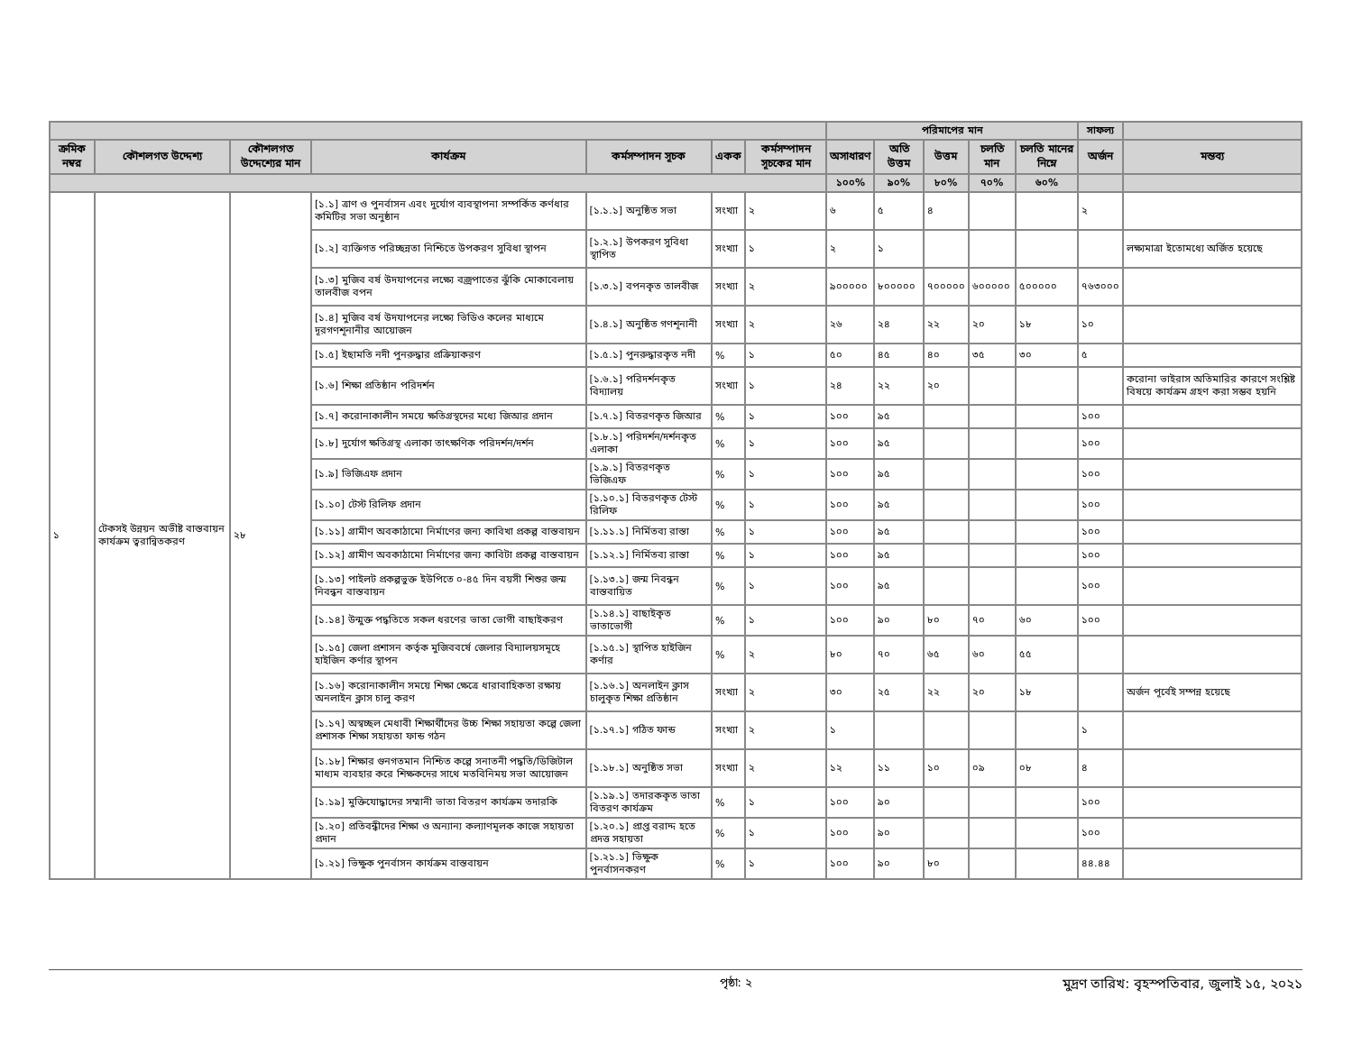| | | | | | | | পরিমাপের মান | | | | | সাফল্য | |
| ক্রমিক নম্বর | কৌশলগত উদ্দেশ্য | কৌশলগত উদ্দেশ্যের মান | কার্যক্রম | কর্মসম্পাদন সূচক | একক | কর্মসম্পাদন সূচকের মান | অসাধারণ | অতি উত্তম | উত্তম | চলতি মান | চলতি মানের নিম্নে | অর্জন | মন্তব্য |
| | | | | | | | ১০০% | ৯০% | ৮০% | ৭০% | ৬০% | | |
| ১ | টেকসই উন্নয়ন অভীষ্ট বাস্তবায়ন কার্যক্রম ত্বরান্বিতকরণ | ২৮ | [১.১] ত্রাণ ও পুনর্বাসন এবং দুর্যোগ ব্যবস্থাপনা সম্পর্কিত কর্ণধার কমিটির সভা অনুষ্ঠান | [১.১.১] অনুষ্ঠিত সভা | সংখ্যা | ২ | ৬ | ৫ | ৪ | | | ২ | |
| | | | [১.২] ব্যক্তিগত পরিচ্ছন্নতা নিশ্চিতে উপকরণ সুবিধা স্থাপন | [১.২.১] উপকরণ সুবিধা স্থাপিত | সংখ্যা | ১ | ২ | ১ | | | | | লক্ষ্যমাত্রা ইতোমধ্যে অর্জিত হয়েছে |
| | | | [১.৩] মুজিব বর্ষ উদযাপনের লক্ষ্যে বজ্রপাতের ঝুঁকি মোকাবেলায় তালবীজ বপন | [১.৩.১] বপনকৃত তালবীজ | সংখ্যা | ২ | ৯০০০০০ | ৮০০০০০ | ৭০০০০০ | ৬০০০০০ | ৫০০০০০ | ৭৬৩০০০ | |
| | | | [১.৪] মুজিব বর্ষ উদযাপনের লক্ষ্যে ভিডিও কলের মাধ্যমে দূরগণশূনানীর আয়োজন | [১.৪.১] অনুষ্ঠিত গণশূনানী | সংখ্যা | ২ | ২৬ | ২৪ | ২২ | ২০ | ১৮ | ১০ | |
| | | | [১.৫] ইছামতি নদী পুনরুদ্ধার প্রক্রিয়াকরণ | [১.৫.১] পুনরুদ্ধারকৃত নদী | % | ১ | ৫০ | ৪৫ | ৪০ | ৩৫ | ৩০ | ৫ | |
| | | | [১.৬] শিক্ষা প্রতিষ্ঠান পরিদর্শন | [১.৬.১] পরিদর্শনকৃত বিদ্যালয় | সংখ্যা | ১ | ২৪ | ২২ | ২০ | | | | করোনা ভাইরাস অতিমারির কারণে সংশ্লিষ্ট বিষয়ে কার্যক্রম গ্রহণ করা সম্ভব হয়নি |
| | | | [১.৭] করোনাকালীন সময়ে ক্ষতিগ্রস্থদের মধ্যে জিআর প্রদান | [১.৭.১] বিতরণকৃত জিআর | % | ১ | ১০০ | ৯৫ | | | | ১০০ | |
| | | | [১.৮] দুর্যোগ ক্ষতিগ্রস্থ এলাকা তাৎক্ষণিক পরিদর্শন/দর্শন | [১.৮.১] পরিদর্শন/দর্শনকৃত এলাকা | % | ১ | ১০০ | ৯৫ | | | | ১০০ | |
| | | | [১.৯] ভিজিএফ প্রদান | [১.৯.১] বিতরণকৃত ভিজিএফ | % | ১ | ১০০ | ৯৫ | | | | ১০০ | |
| | | | [১.১০] টেস্ট রিলিফ প্রদান | [১.১০.১] বিতরণকৃত টেস্ট রিলিফ | % | ১ | ১০০ | ৯৫ | | | | ১০০ | |
| | | | [১.১১] গ্রামীণ অবকাঠামো নির্মাণের জন্য কাবিখা প্রকল্প বাস্তবায়ন | [১.১১.১] নির্মিতব্য রাস্তা | % | ১ | ১০০ | ৯৫ | | | | ১০০ | |
| | | | [১.১২] গ্রামীণ অবকাঠামো নির্মাণের জন্য কাবিটা প্রকল্প বাস্তবায়ন | [১.১২.১] নির্মিতব্য রাস্তা | % | ১ | ১০০ | ৯৫ | | | | ১০০ | |
| | | | [১.১৩] পাইলট প্রকল্পভুক্ত ইউপিতে ০-৪৫ দিন বয়সী শিশুর জন্ম নিবন্ধন বাস্তবায়ন | [১.১৩.১] জন্ম নিবন্ধন বাস্তবায়িত | % | ১ | ১০০ | ৯৫ | | | | ১০০ | |
| | | | [১.১৪] উন্মুক্ত পদ্ধতিতে সকল ধরণের ভাতা ভোগী বাছাইকরণ | [১.১৪.১] বাছাইকৃত ভাতাভোগী | % | ১ | ১০০ | ৯০ | ৮০ | ৭০ | ৬০ | ১০০ | |
| | | | [১.১৫] জেলা প্রশাসন কর্তৃক মুজিববর্ষে জেলার বিদ্যালয়সমূহে হাইজিন কর্ণার স্থাপন | [১.১৫.১] স্থাপিত হাইজিন কর্ণার | % | ২ | ৮০ | ৭০ | ৬৫ | ৬০ | ৫৫ | | |
| | | | [১.১৬] করোনাকালীন সময়ে শিক্ষা ক্ষেত্রে ধারাবাহিকতা রক্ষায় অনলাইন ক্লাস চালু করণ | [১.১৬.১] অনলাইন ক্লাস চালুকৃত শিক্ষা প্রতিষ্ঠান | সংখ্যা | ২ | ৩০ | ২৫ | ২২ | ২০ | ১৮ | | অর্জন পূর্বেই সম্পন্ন হয়েছে |
| | | | [১.১৭] অস্বচ্ছল মেধাবী শিক্ষার্থীদের উচ্চ শিক্ষা সহায়তা কল্পে জেলা প্রশাসক শিক্ষা সহায়তা ফান্ড গঠন | [১.১৭.১] গঠিত ফান্ড | সংখ্যা | ২ | ১ | | | | | ১ | |
| | | | [১.১৮] শিক্ষার গুনগতমান নিশ্চিত কল্পে সনাতনী পদ্ধতি/ডিজিটাল মাধ্যম ব্যবহার করে শিক্ষকদের সাথে মতবিনিময় সভা আয়োজন | [১.১৮.১] অনুষ্ঠিত সভা | সংখ্যা | ২ | ১২ | ১১ | ১০ | ০৯ | ০৮ | ৪ | |
| | | | [১.১৯] মুক্তিযোদ্ধাদের সম্মানী ভাতা বিতরণ কার্যক্রম তদারকি | [১.১৯.১] তদারককৃত ভাতা বিতরণ কার্যক্রম | % | ১ | ১০০ | ৯০ | | | | ১০০ | |
| | | | [১.২০] প্রতিবন্ধীদের শিক্ষা ও অন্যান্য কল্যাণমূলক কাজে সহায়তা প্রদান | [১.২০.১] প্রাপ্ত বরাদ্দ হতে প্রদত্ত সহায়তা | % | ১ | ১০০ | ৯০ | | | | ১০০ | |
| | | | [১.২১] ভিক্ষুক পুনর্বাসন কার্যক্রম বাস্তবায়ন | [১.২১.১] ভিক্ষুক পুনর্বাসনকরণ | % | ১ | ১০০ | ৯০ | ৮০ | | | ৪৪.৪৪ | |
পৃষ্ঠা: ২ মুদ্রণ তারিখ: বৃহস্পতিবার, জুলাই ১৫, ২০২১